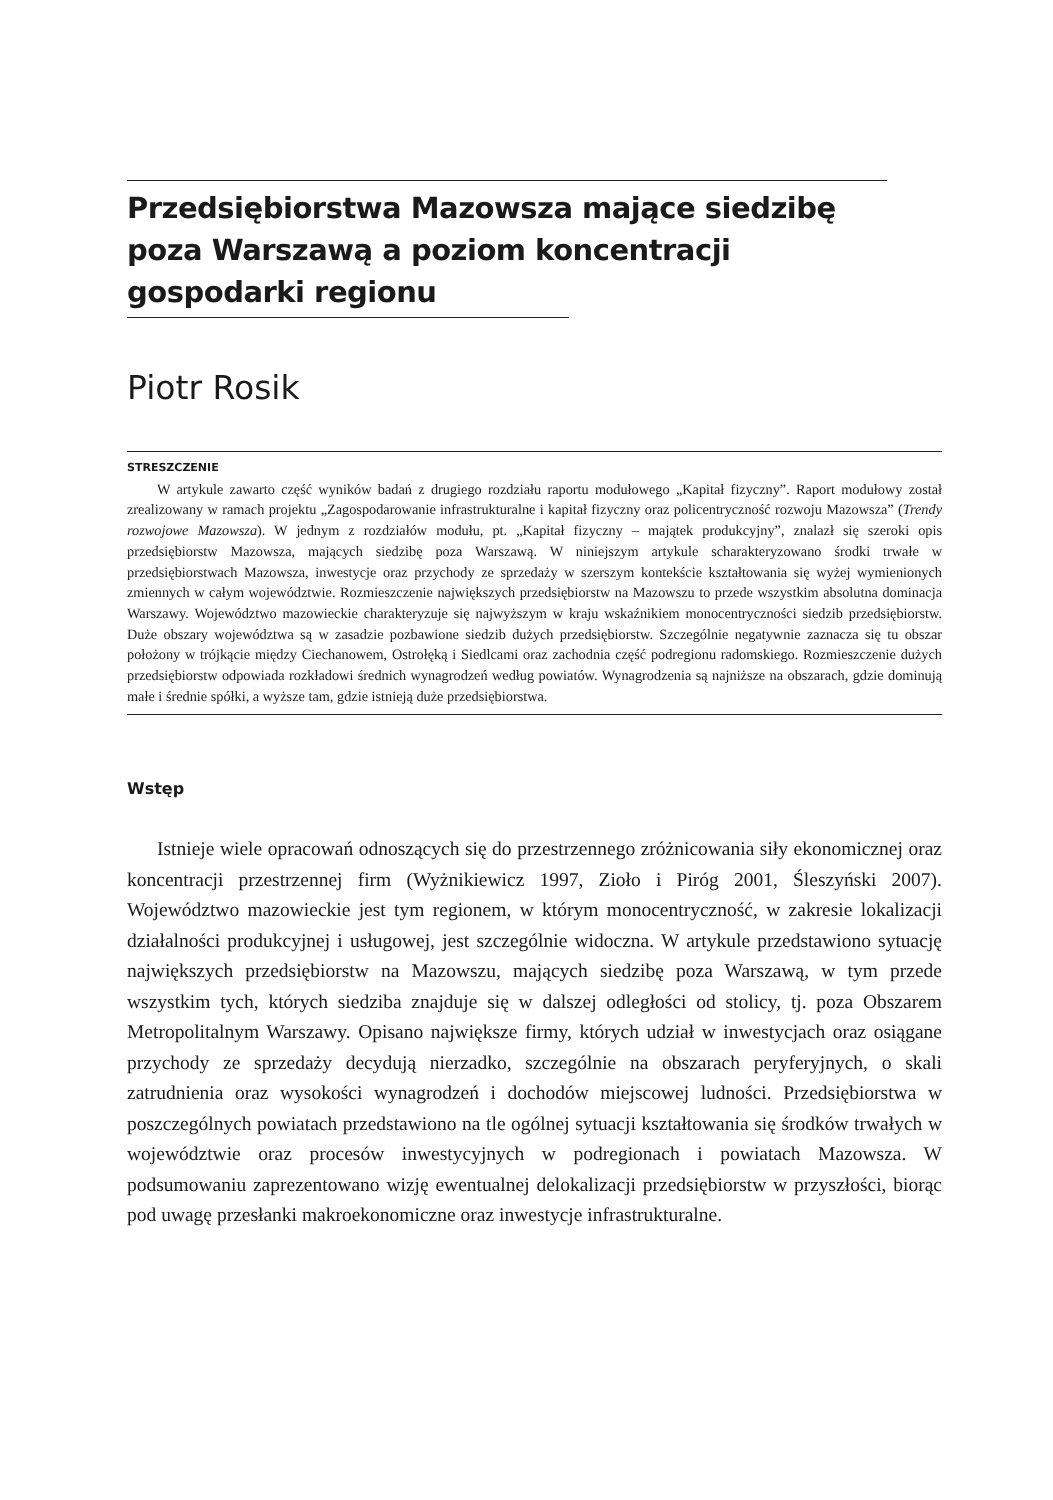Przedsiębiorstwa Mazowsza mające siedzibę
poza Warszawą a poziom koncentracji
gospodarki regionu
Piotr Rosik
STRESZCZENIE
W artykule zawarto część wyników badań z drugiego rozdziału raportu modułowego „Kapitał fizyczny”. Raport modułowy został zrealizowany w ramach projektu „Zagospodarowanie infrastrukturalne i kapitał fizyczny oraz policentryczność rozwoju Mazowsza” (Trendy rozwojowe Mazowsza). W jednym z rozdziałów modułu, pt. „Kapitał fizyczny – majątek produkcyjny”, znalazł się szeroki opis przedsiębiorstw Mazowsza, mających siedzibę poza Warszawą. W niniejszym artykule scharakteryzowano środki trwałe w przedsiębiorstwach Mazowsza, inwestycje oraz przychody ze sprzedaży w szerszym kontekście kształtowania się wyżej wymienionych zmiennych w całym województwie. Rozmieszczenie największych przedsiębiorstw na Mazowszu to przede wszystkim absolutna dominacja Warszawy. Województwo mazowieckie charakteryzuje się najwyższym w kraju wskaźnikiem monocentryczności siedzib przedsiębiorstw. Duże obszary województwa są w zasadzie pozbawione siedzib dużych przedsiębiorstw. Szczególnie negatywnie zaznacza się tu obszar położony w trójkącie między Ciechanowem, Ostrołęką i Siedlcami oraz zachodnia część podregionu radomskiego. Rozmieszczenie dużych przedsiębiorstw odpowiada rozkładowi średnich wynagrodzeń według powiatów. Wynagrodzenia są najniższe na obszarach, gdzie dominują małe i średnie spółki, a wyższe tam, gdzie istnieją duże przedsiębiorstwa.
Wstęp
Istnieje wiele opracowań odnoszących się do przestrzennego zróżnicowania siły ekonomicznej oraz koncentracji przestrzennej firm (Wyżnikiewicz 1997, Zioło i Piróg 2001, Śleszyński 2007). Województwo mazowieckie jest tym regionem, w którym monocentryczność, w zakresie lokalizacji działalności produkcyjnej i usługowej, jest szczególnie widoczna. W artykule przedstawiono sytuację największych przedsiębiorstw na Mazowszu, mających siedzibę poza Warszawą, w tym przede wszystkim tych, których siedziba znajduje się w dalszej odległości od stolicy, tj. poza Obszarem Metropolitalnym Warszawy. Opisano największe firmy, których udział w inwestycjach oraz osiągane przychody ze sprzedaży decydują nierzadko, szczególnie na obszarach peryferyjnych, o skali zatrudnienia oraz wysokości wynagrodzeń i dochodów miejscowej ludności. Przedsiębiorstwa w poszczególnych powiatach przedstawiono na tle ogólnej sytuacji kształtowania się środków trwałych w województwie oraz procesów inwestycyjnych w podregionach i powiatach Mazowsza. W podsumowaniu zaprezentowano wizję ewentualnej delokalizacji przedsiębiorstw w przyszłości, biorąc pod uwagę przesłanki makroekonomiczne oraz inwestycje infrastrukturalne.